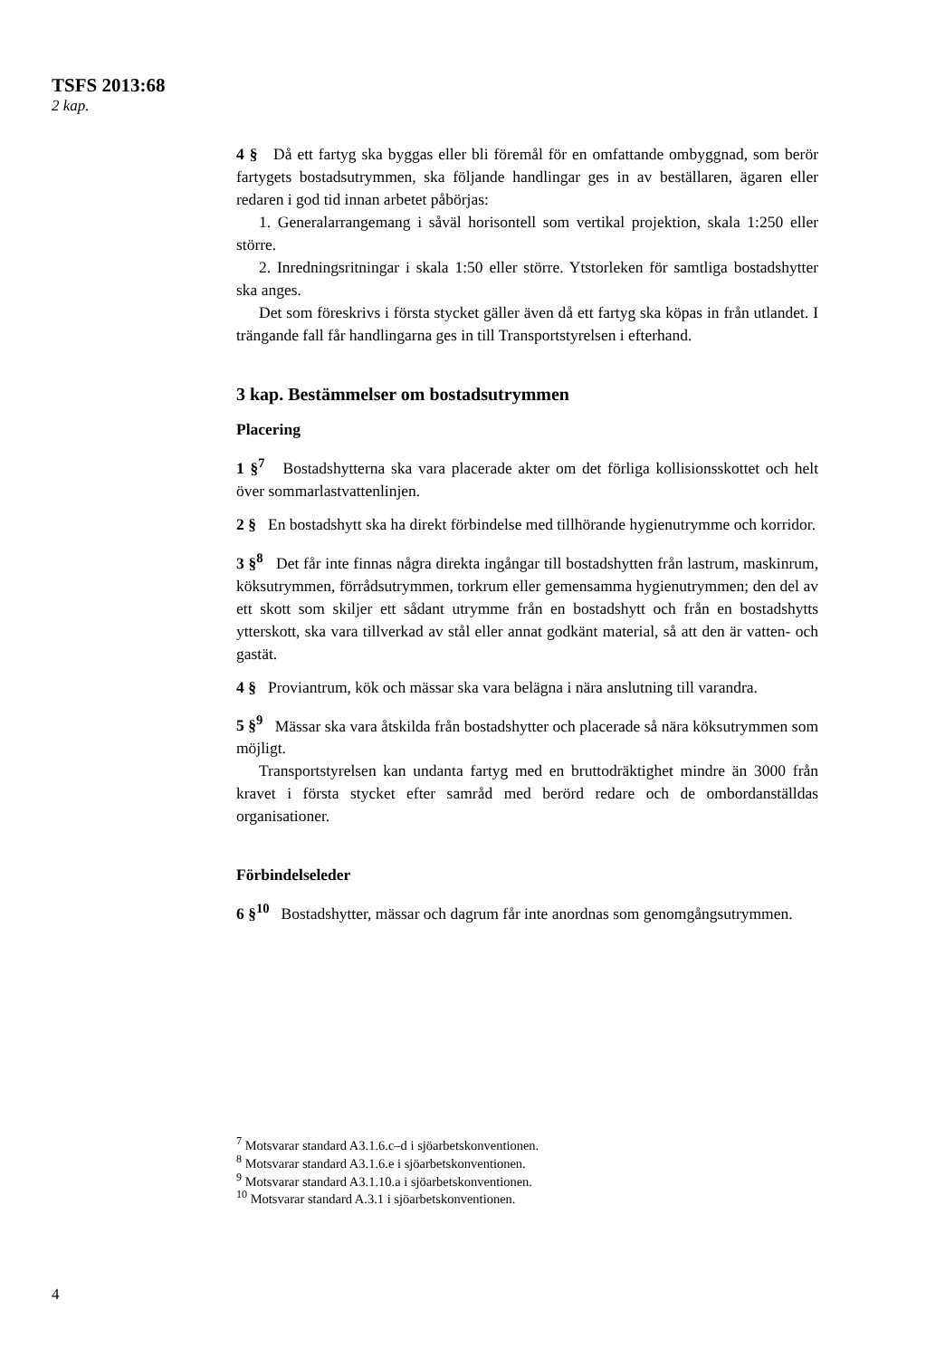TSFS 2013:68
2 kap.
4 § Då ett fartyg ska byggas eller bli föremål för en omfattande ombyggnad, som berör fartygets bostadsutrymmen, ska följande handlingar ges in av beställaren, ägaren eller redaren i god tid innan arbetet påbörjas:
1. Generalarrangemang i såväl horisontell som vertikal projektion, skala 1:250 eller större.
2. Inredningsritningar i skala 1:50 eller större. Ytstorleken för samtliga bostadshytter ska anges.
Det som föreskrivs i första stycket gäller även då ett fartyg ska köpas in från utlandet. I trängande fall får handlingarna ges in till Transportstyrelsen i efterhand.
3 kap. Bestämmelser om bostadsutrymmen
Placering
1 §<sup>7</sup> Bostadshytterna ska vara placerade akter om det förliga kollisionsskottet och helt över sommarlastvattenlinjen.
2 § En bostadshytt ska ha direkt förbindelse med tillhörande hygienutrymme och korridor.
3 §<sup>8</sup> Det får inte finnas några direkta ingångar till bostadshytten från lastrum, maskinrum, köksutrymmen, förrådsutrymmen, torkrum eller gemensamma hygienutrymmen; den del av ett skott som skiljer ett sådant utrymme från en bostadshytt och från en bostadshytts ytterskott, ska vara tillverkad av stål eller annat godkänt material, så att den är vatten- och gastät.
4 § Proviantrum, kök och mässar ska vara belägna i nära anslutning till varandra.
5 §<sup>9</sup> Mässar ska vara åtskilda från bostadshytter och placerade så nära köksutrymmen som möjligt.
Transportstyrelsen kan undanta fartyg med en bruttodräktighet mindre än 3000 från kravet i första stycket efter samråd med berörd redare och de ombordanställdas organisationer.
Förbindelseleder
6 §<sup>10</sup> Bostadshytter, mässar och dagrum får inte anordnas som genomgångsutrymmen.
<sup>7</sup> Motsvarar standard A3.1.6.c–d i sjöarbetskonventionen.
<sup>8</sup> Motsvarar standard A3.1.6.e i sjöarbetskonventionen.
<sup>9</sup> Motsvarar standard A3.1.10.a i sjöarbetskonventionen.
<sup>10</sup> Motsvarar standard A.3.1 i sjöarbetskonventionen.
4